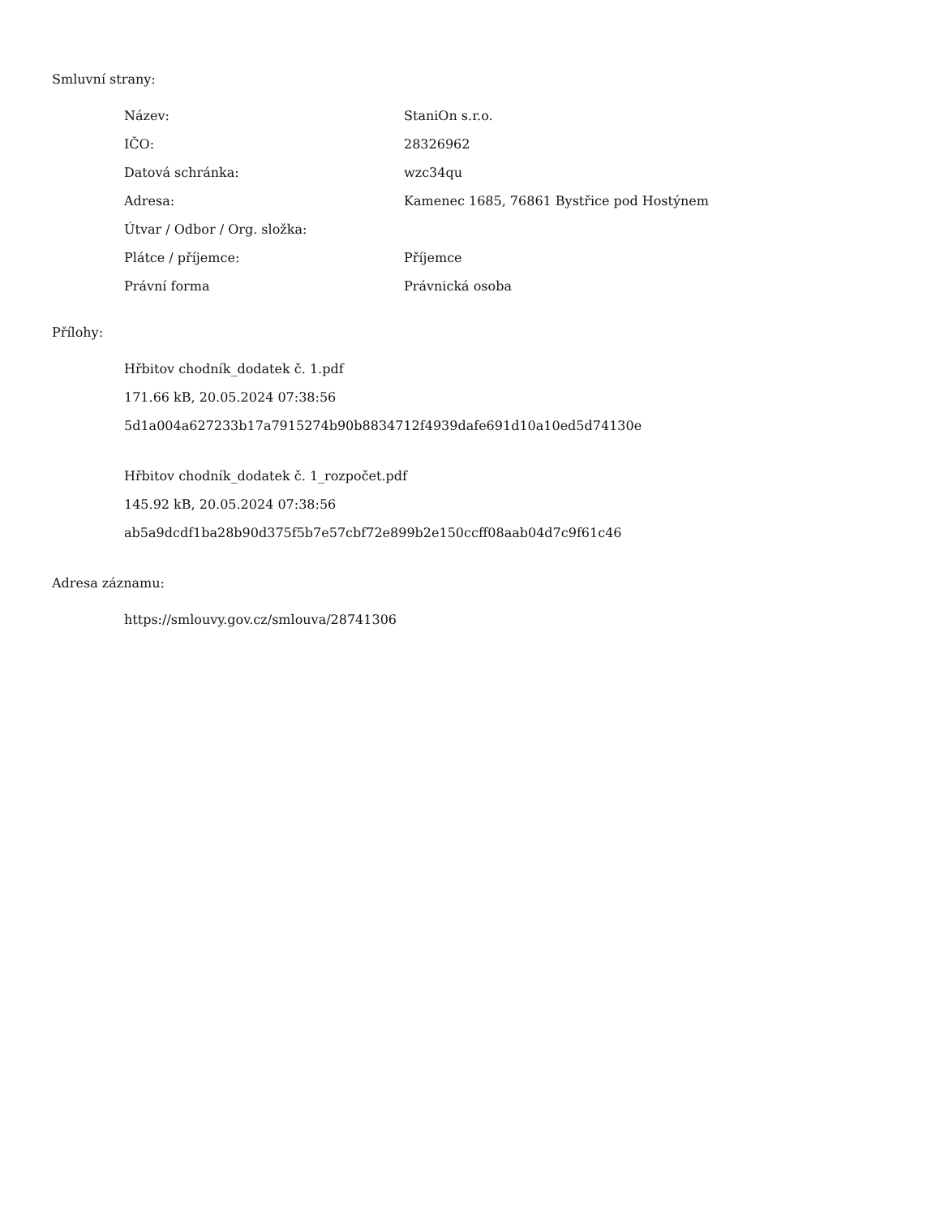Smluvní strany:
| Název: | StaniOn s.r.o. |
| IČO: | 28326962 |
| Datová schránka: | wzc34qu |
| Adresa: | Kamenec 1685, 76861 Bystřice pod Hostýnem |
| Útvar / Odbor / Org. složka: | |
| Plátce / příjemce: | Příjemce |
| Právní forma | Právnická osoba |
Přílohy:
Hřbitov chodník_dodatek č. 1.pdf
171.66 kB, 20.05.2024 07:38:56
5d1a004a627233b17a7915274b90b8834712f4939dafe691d10a10ed5d74130e
Hřbitov chodník_dodatek č. 1_rozpočet.pdf
145.92 kB, 20.05.2024 07:38:56
ab5a9dcdf1ba28b90d375f5b7e57cbf72e899b2e150ccff08aab04d7c9f61c46
Adresa záznamu:
https://smlouvy.gov.cz/smlouva/28741306